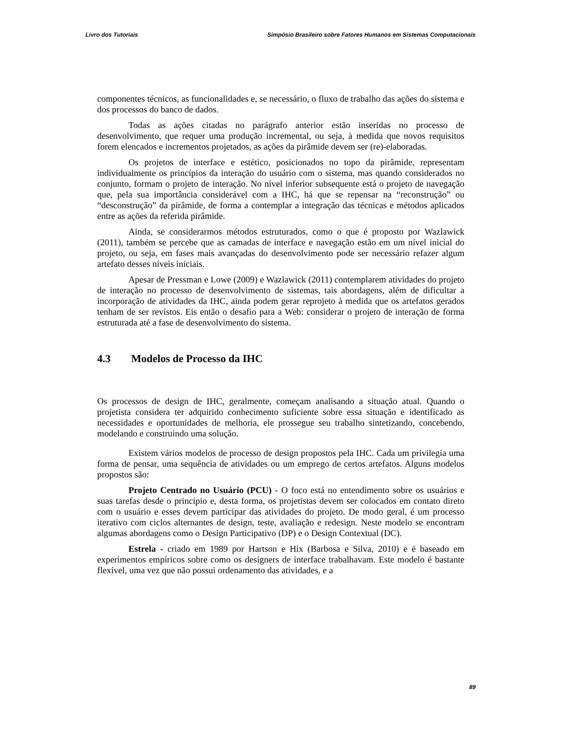Livro dos Tutoriais Simpósio Brasileiro sobre Fatores Humanos em Sistemas Computacionais
componentes técnicos, as funcionalidades e, se necessário, o fluxo de trabalho das ações do sistema e dos processos do banco de dados.
Todas as ações citadas no parágrafo anterior estão inseridas no processo de desenvolvimento, que requer uma produção incremental, ou seja, à medida que novos requisitos forem elencados e incrementos projetados, as ações da pirâmide devem ser (re)-elaboradas.
Os projetos de interface e estético, posicionados no topo da pirâmide, representam individualmente os princípios da interação do usuário com o sistema, mas quando considerados no conjunto, formam o projeto de interação. No nível inferior subsequente está o projeto de navegação que, pela sua importância considerável com a IHC, há que se repensar na “reconstrução” ou “desconstrução” da pirâmide, de forma a contemplar a integração das técnicas e métodos aplicados entre as ações da referida pirâmide.
Ainda, se considerarmos métodos estruturados, como o que é proposto por Wazlawick (2011), também se percebe que as camadas de interface e navegação estão em um nível inicial do projeto, ou seja, em fases mais avançadas do desenvolvimento pode ser necessário refazer algum artefato desses níveis iniciais.
Apesar de Pressman e Lowe (2009) e Wazlawick (2011) contemplarem atividades do projeto de interação no processo de desenvolvimento de sistemas, tais abordagens, além de dificultar a incorporação de atividades da IHC, ainda podem gerar reprojeto à medida que os artefatos gerados tenham de ser revistos. Eis então o desafio para a Web: considerar o projeto de interação de forma estruturada até a fase de desenvolvimento do sistema.
4.3 Modelos de Processo da IHC
Os processos de design de IHC, geralmente, começam analisando a situação atual. Quando o projetista considera ter adquirido conhecimento suficiente sobre essa situação e identificado as necessidades e oportunidades de melhoria, ele prossegue seu trabalho sintetizando, concebendo, modelando e construindo uma solução.
Existem vários modelos de processo de design propostos pela IHC. Cada um privilegia uma forma de pensar, uma sequência de atividades ou um emprego de certos artefatos. Alguns modelos propostos são:
Projeto Centrado no Usuário (PCU) - O foco está no entendimento sobre os usuários e suas tarefas desde o princípio e, desta forma, os projetistas devem ser colocados em contato direto com o usuário e esses devem participar das atividades do projeto. De modo geral, é um processo iterativo com ciclos alternantes de design, teste, avaliação e redesign. Neste modelo se encontram algumas abordagens como o Design Participativo (DP) e o Design Contextual (DC).
Estrela - criado em 1989 por Hartson e Hix (Barbosa e Silva, 2010) e é baseado em experimentos empíricos sobre como os designers de interface trabalhavam. Este modelo é bastante flexível, uma vez que não possui ordenamento das atividades, e a
89